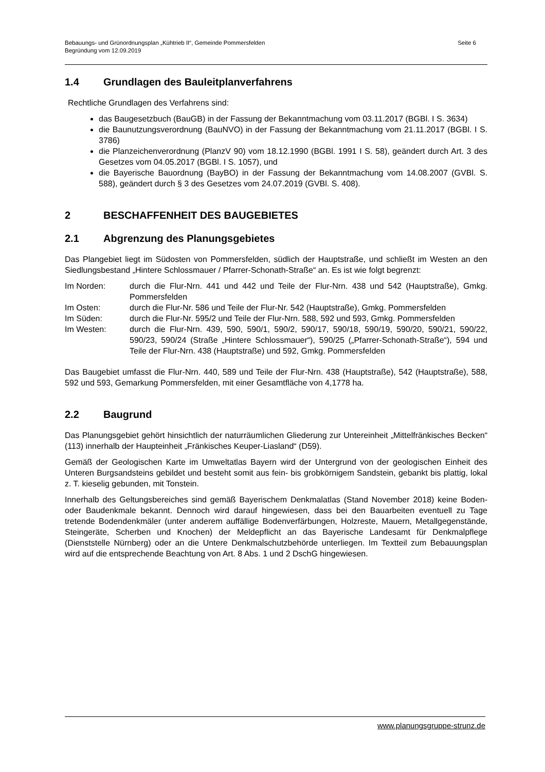Bebauungs- und Grünordnungsplan „Kühtrieb II“, Gemeinde Pommersfelden
Begründung vom 12.09.2019
Seite 6
1.4 Grundlagen des Bauleitplanverfahrens
Rechtliche Grundlagen des Verfahrens sind:
das Baugesetzbuch (BauGB) in der Fassung der Bekanntmachung vom 03.11.2017 (BGBl. I S. 3634)
die Baunutzungsverordnung (BauNVO) in der Fassung der Bekanntmachung vom 21.11.2017 (BGBl. I S. 3786)
die Planzeichenverordnung (PlanzV 90) vom 18.12.1990 (BGBl. 1991 I S. 58), geändert durch Art. 3 des Gesetzes vom 04.05.2017 (BGBl. I S. 1057), und
die Bayerische Bauordnung (BayBO) in der Fassung der Bekanntmachung vom 14.08.2007 (GVBl. S. 588), geändert durch § 3 des Gesetzes vom 24.07.2019 (GVBl. S. 408).
2 BESCHAFFENHEIT DES BAUGEBIETES
2.1 Abgrenzung des Planungsgebietes
Das Plangebiet liegt im Südosten von Pommersfelden, südlich der Hauptstraße, und schließt im Westen an den Siedlungsbestand „Hintere Schlossmauer / Pfarrer-Schonath-Straße“ an. Es ist wie folgt begrenzt:
| Im Norden: | durch die Flur-Nrn. 441 und 442 und Teile der Flur-Nrn. 438 und 542 (Hauptstraße), Gmkg. Pommersfelden |
| Im Osten: | durch die Flur-Nr. 586 und Teile der Flur-Nr. 542 (Hauptstraße), Gmkg. Pommersfelden |
| Im Süden: | durch die Flur-Nr. 595/2 und Teile der Flur-Nrn. 588, 592 und 593, Gmkg. Pommersfelden |
| Im Westen: | durch die Flur-Nrn. 439, 590, 590/1, 590/2, 590/17, 590/18, 590/19, 590/20, 590/21, 590/22, 590/23, 590/24 (Straße „Hintere Schlossmauer“), 590/25 („Pfarrer-Schonath-Straße“), 594 und Teile der Flur-Nrn. 438 (Hauptstraße) und 592, Gmkg. Pommersfelden |
Das Baugebiet umfasst die Flur-Nrn. 440, 589 und Teile der Flur-Nrn. 438 (Hauptstraße), 542 (Hauptstraße), 588, 592 und 593, Gemarkung Pommersfelden, mit einer Gesamtfläche von 4,1778 ha.
2.2 Baugrund
Das Planungsgebiet gehört hinsichtlich der naturräumlichen Gliederung zur Untereinheit „Mittelfränkisches Becken“ (113) innerhalb der Haupteinheit „Fränkisches Keuper-Liasland“ (D59).
Gemäß der Geologischen Karte im Umweltatlas Bayern wird der Untergrund von der geologischen Einheit des Unteren Burgsandsteins gebildet und besteht somit aus fein- bis grobkörnigem Sandstein, gebankt bis plattig, lokal z. T. kieselig gebunden, mit Tonstein.
Innerhalb des Geltungsbereiches sind gemäß Bayerischem Denkmalatlas (Stand November 2018) keine Boden- oder Baudenkmale bekannt. Dennoch wird darauf hingewiesen, dass bei den Bauarbeiten eventuell zu Tage tretende Bodendenkmäler (unter anderem auffällige Bodenverfärbungen, Holzreste, Mauern, Metallgegenstände, Steingeräte, Scherben und Knochen) der Meldepflicht an das Bayerische Landesamt für Denkmalpflege (Dienststelle Nürnberg) oder an die Untere Denkmalschutzbehörde unterliegen. Im Textteil zum Bebauungsplan wird auf die entsprechende Beachtung von Art. 8 Abs. 1 und 2 DschG hingewiesen.
www.planungsgruppe-strunz.de